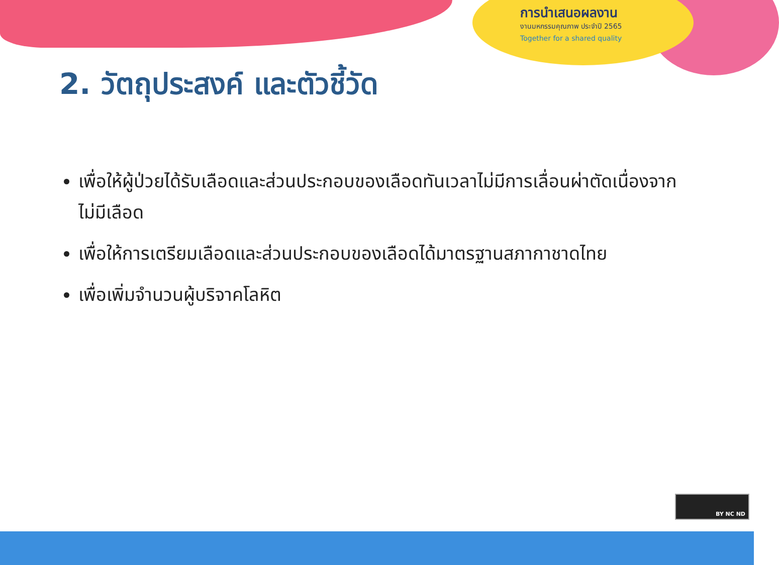การนำเสนอผลงาน
งานมหกรรมคุณภาพ ประจำปี 2565
Together for a shared quality
2. วัตถุประสงค์ และตัวชี้วัด
เพื่อให้ผู้ป่วยได้รับเลือดและส่วนประกอบของเลือดทันเวลาไม่มีการเลื่อนผ่าตัดเนื่องจากไม่มีเลือด
เพื่อให้การเตรียมเลือดและส่วนประกอบของเลือดได้มาตรฐานสภากาชาดไทย
เพื่อเพิ่มจำนวนผู้บริจาคโลหิต
BY NC ND